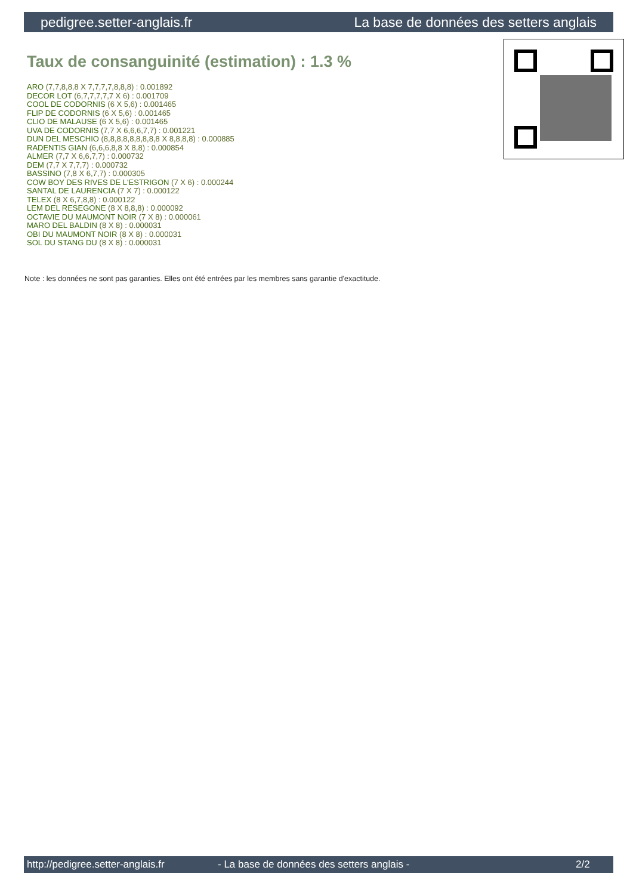pedigree.setter-anglais.fr La base de données des setters anglais
Taux de consanguinité (estimation) : 1.3 %
ARO (7,7,8,8,8 X 7,7,7,7,8,8,8) : 0.001892
DECOR LOT (6,7,7,7,7,7 X 6) : 0.001709
COOL DE CODORNIS (6 X 5,6) : 0.001465
FLIP DE CODORNIS (6 X 5,6) : 0.001465
CLIO DE MALAUSE (6 X 5,6) : 0.001465
UVA DE CODORNIS (7,7 X 6,6,6,7,7) : 0.001221
DUN DEL MESCHIO (8,8,8,8,8,8,8,8,8 X 8,8,8,8) : 0.000885
RADENTIS GIAN (6,6,6,8,8 X 8,8) : 0.000854
ALMER (7,7 X 6,6,7,7) : 0.000732
DEM (7,7 X 7,7,7) : 0.000732
BASSINO (7,8 X 6,7,7) : 0.000305
COW BOY DES RIVES DE L'ESTRIGON (7 X 6) : 0.000244
SANTAL DE LAURENCIA (7 X 7) : 0.000122
TELEX (8 X 6,7,8,8) : 0.000122
LEM DEL RESEGONE (8 X 8,8,8) : 0.000092
OCTAVIE DU MAUMONT NOIR (7 X 8) : 0.000061
MARO DEL BALDIN (8 X 8) : 0.000031
OBI DU MAUMONT NOIR (8 X 8) : 0.000031
SOL DU STANG DU (8 X 8) : 0.000031
Note : les données ne sont pas garanties. Elles ont été entrées par les membres sans garantie d'exactitude.
http://pedigree.setter-anglais.fr - La base de données des setters anglais - 2/2